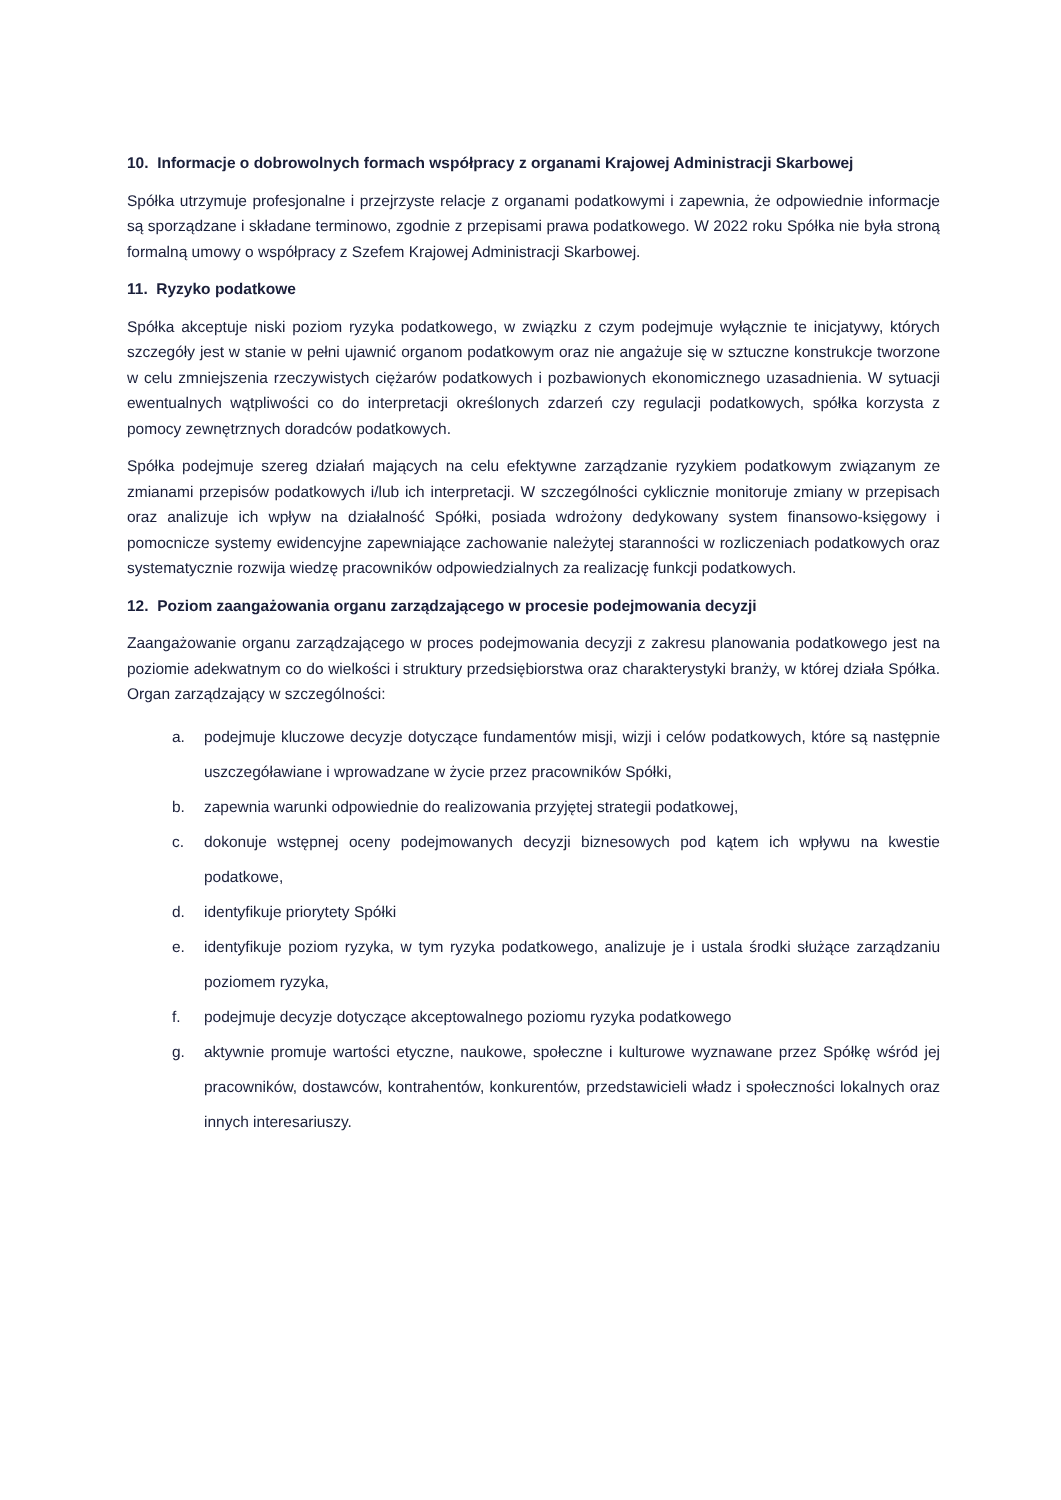10. Informacje o dobrowolnych formach współpracy z organami Krajowej Administracji Skarbowej
Spółka utrzymuje profesjonalne i przejrzyste relacje z organami podatkowymi i zapewnia, że odpowiednie informacje są sporządzane i składane terminowo, zgodnie z przepisami prawa podatkowego. W 2022 roku Spółka nie była stroną formalną umowy o współpracy z Szefem Krajowej Administracji Skarbowej.
11. Ryzyko podatkowe
Spółka akceptuje niski poziom ryzyka podatkowego, w związku z czym podejmuje wyłącznie te inicjatywy, których szczegóły jest w stanie w pełni ujawnić organom podatkowym oraz nie angażuje się w sztuczne konstrukcje tworzone w celu zmniejszenia rzeczywistych ciężarów podatkowych i pozbawionych ekonomicznego uzasadnienia. W sytuacji ewentualnych wątpliwości co do interpretacji określonych zdarzeń czy regulacji podatkowych, spółka korzysta z pomocy zewnętrznych doradców podatkowych.
Spółka podejmuje szereg działań mających na celu efektywne zarządzanie ryzykiem podatkowym związanym ze zmianami przepisów podatkowych i/lub ich interpretacji. W szczególności cyklicznie monitoruje zmiany w przepisach oraz analizuje ich wpływ na działalność Spółki, posiada wdrożony dedykowany system finansowo-księgowy i pomocnicze systemy ewidencyjne zapewniające zachowanie należytej staranności w rozliczeniach podatkowych oraz systematycznie rozwija wiedzę pracowników odpowiedzialnych za realizację funkcji podatkowych.
12. Poziom zaangażowania organu zarządzającego w procesie podejmowania decyzji
Zaangażowanie organu zarządzającego w proces podejmowania decyzji z zakresu planowania podatkowego jest na poziomie adekwatnym co do wielkości i struktury przedsiębiorstwa oraz charakterystyki branży, w której działa Spółka. Organ zarządzający w szczególności:
a. podejmuje kluczowe decyzje dotyczące fundamentów misji, wizji i celów podatkowych, które są następnie uszczegóławiane i wprowadzane w życie przez pracowników Spółki,
b. zapewnia warunki odpowiednie do realizowania przyjętej strategii podatkowej,
c. dokonuje wstępnej oceny podejmowanych decyzji biznesowych pod kątem ich wpływu na kwestie podatkowe,
d. identyfikuje priorytety Spółki
e. identyfikuje poziom ryzyka, w tym ryzyka podatkowego, analizuje je i ustala środki służące zarządzaniu poziomem ryzyka,
f. podejmuje decyzje dotyczące akceptowalnego poziomu ryzyka podatkowego
g. aktywnie promuje wartości etyczne, naukowe, społeczne i kulturowe wyznawane przez Spółkę wśród jej pracowników, dostawców, kontrahentów, konkurentów, przedstawicieli władz i społeczności lokalnych oraz innych interesariuszy.